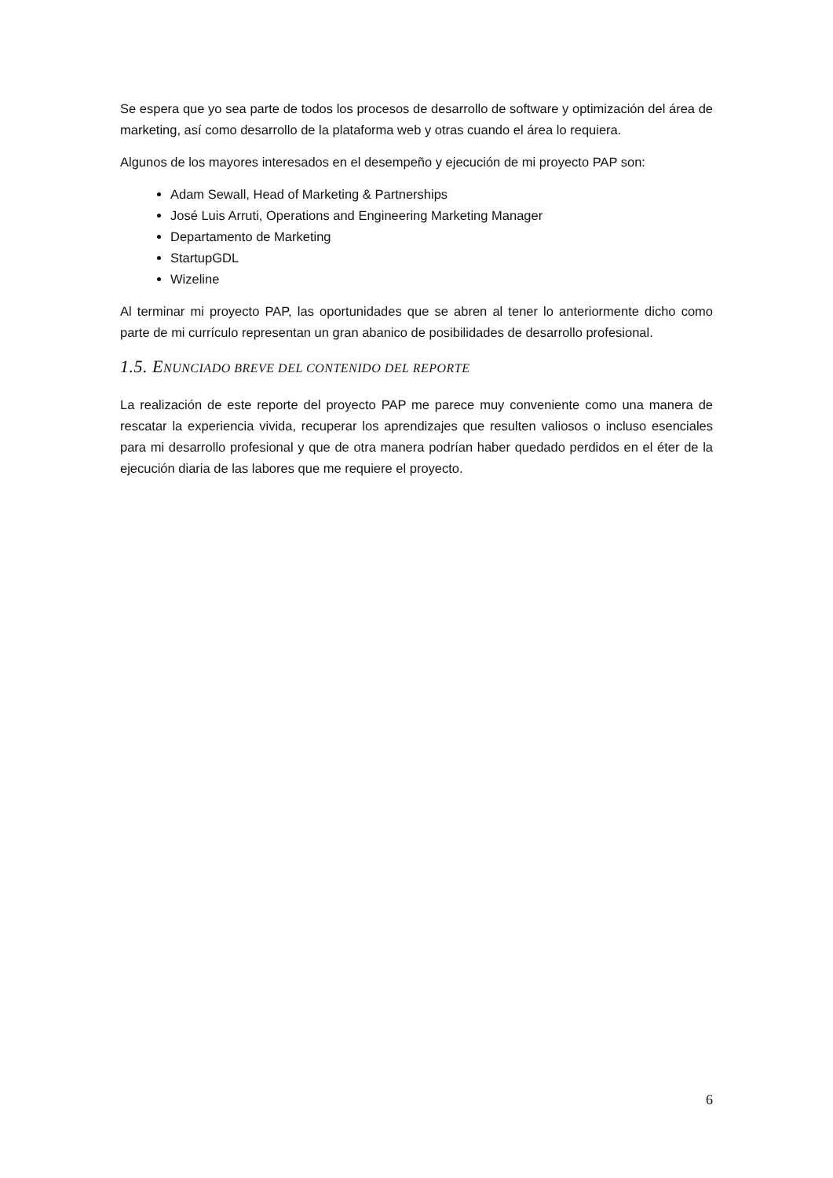Se espera que yo sea parte de todos los procesos de desarrollo de software y optimización del área de marketing, así como desarrollo de la plataforma web y otras cuando el área lo requiera.
Algunos de los mayores interesados en el desempeño y ejecución de mi proyecto PAP son:
Adam Sewall, Head of Marketing & Partnerships
José Luis Arruti, Operations and Engineering Marketing Manager
Departamento de Marketing
StartupGDL
Wizeline
Al terminar mi proyecto PAP, las oportunidades que se abren al tener lo anteriormente dicho como parte de mi currículo representan un gran abanico de posibilidades de desarrollo profesional.
1.5. ENUNCIADO BREVE DEL CONTENIDO DEL REPORTE
La realización de este reporte del proyecto PAP me parece muy conveniente como una manera de rescatar la experiencia vivida, recuperar los aprendizajes que resulten valiosos o incluso esenciales para mi desarrollo profesional y que de otra manera podrían haber quedado perdidos en el éter de la ejecución diaria de las labores que me requiere el proyecto.
6